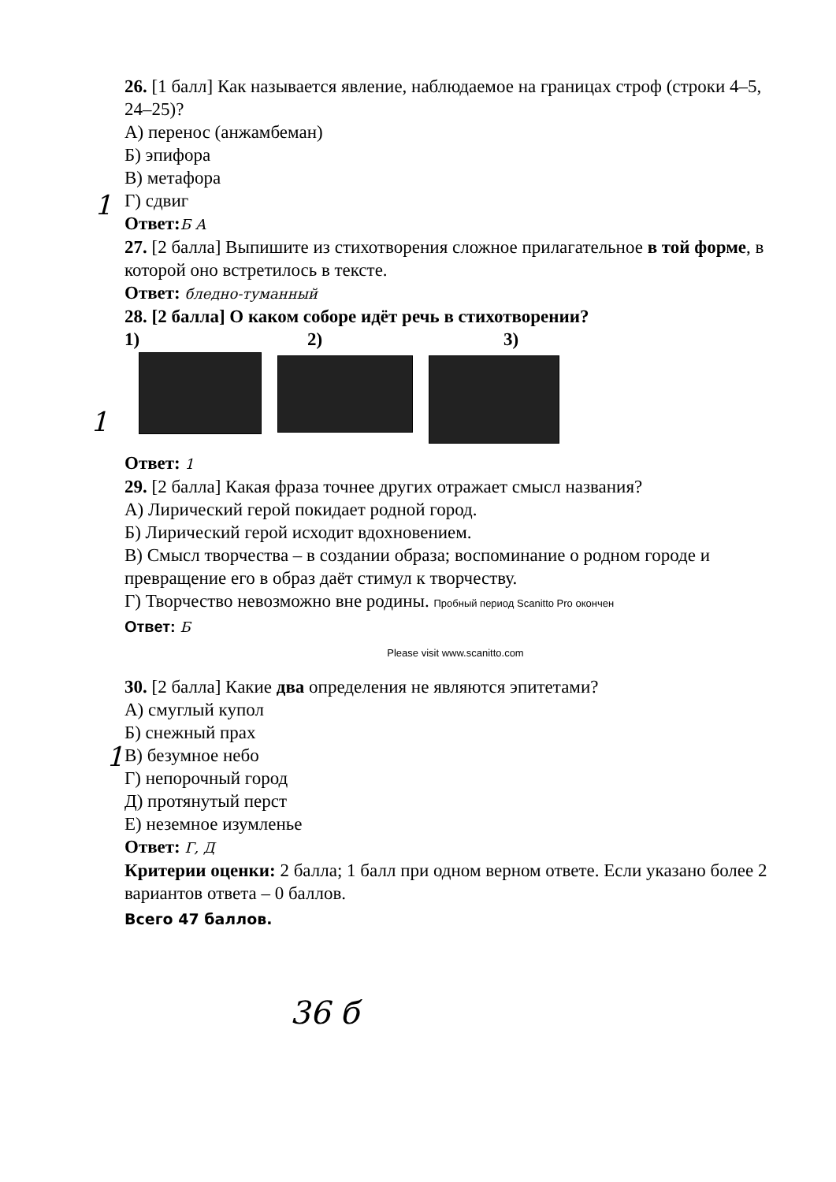1
1
1
26. [1 балл] Как называется явление, наблюдаемое на границах строф (строки 4–5, 24–25)?
А) перенос (анжамбеман)
Б) эпифора
В) метафора
Г) сдвиг
Ответ: Б А
27. [2 балла] Выпишите из стихотворения сложное прилагательное в той форме, в которой оно встретилось в тексте.
Ответ: бледно-туманный
28. [2 балла] О каком соборе идёт речь в стихотворении?
1) 2) 3)
Ответ: 1
29. [2 балла] Какая фраза точнее других отражает смысл названия?
А) Лирический герой покидает родной город.
Б) Лирический герой исходит вдохновением.
В) Смысл творчества – в создании образа; воспоминание о родном городе и превращение его в образ даёт стимул к творчеству.
Г) Творчество невозможно вне родины. Пробный период Scanitto Pro окончен
Ответ: Б
Please visit www.scanitto.com
30. [2 балла] Какие два определения не являются эпитетами?
А) смуглый купол
Б) снежный прах
В) безумное небо
Г) непорочный город
Д) протянутый перст
Е) неземное изумленье
Ответ: Г, Д
Критерии оценки: 2 балла; 1 балл при одном верном ответе. Если указано более 2 вариантов ответа – 0 баллов.
Всего 47 баллов.
36 б